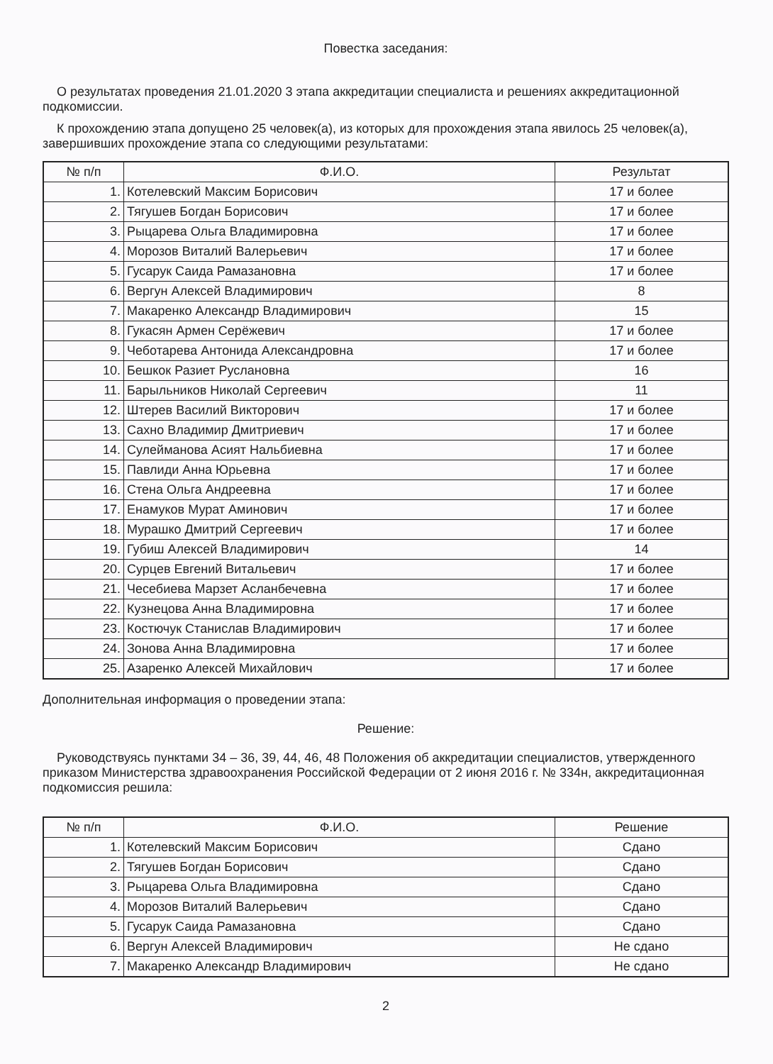Повестка заседания:
О результатах проведения 21.01.2020 3 этапа аккредитации специалиста и решениях аккредитационной подкомиссии.
К прохождению этапа допущено 25 человек(а), из которых для прохождения этапа явилось 25 человек(а), завершивших прохождение этапа со следующими результатами:
| № п/п | Ф.И.О. | Результат |
| --- | --- | --- |
| 1. | Котелевский Максим Борисович | 17 и более |
| 2. | Тягушев Богдан Борисович | 17 и более |
| 3. | Рыцарева Ольга Владимировна | 17 и более |
| 4. | Морозов Виталий Валерьевич | 17 и более |
| 5. | Гусарук Саида Рамазановна | 17 и более |
| 6. | Вергун Алексей Владимирович | 8 |
| 7. | Макаренко Александр Владимирович | 15 |
| 8. | Гукасян Армен Серёжевич | 17 и более |
| 9. | Чеботарева Антонида Александровна | 17 и более |
| 10. | Бешкок Разиет Руслановна | 16 |
| 11. | Барыльников Николай Сергеевич | 11 |
| 12. | Штерев Василий Викторович | 17 и более |
| 13. | Сахно Владимир Дмитриевич | 17 и более |
| 14. | Сулейманова Асият Нальбиевна | 17 и более |
| 15. | Павлиди Анна Юрьевна | 17 и более |
| 16. | Стена Ольга Андреевна | 17 и более |
| 17. | Енамуков Мурат Аминович | 17 и более |
| 18. | Мурашко Дмитрий Сергеевич | 17 и более |
| 19. | Губиш Алексей Владимирович | 14 |
| 20. | Сурцев Евгений Витальевич | 17 и более |
| 21. | Чесебиева Марзет Асланбечевна | 17 и более |
| 22. | Кузнецова Анна Владимировна | 17 и более |
| 23. | Костючук Станислав Владимирович | 17 и более |
| 24. | Зонова Анна Владимировна | 17 и более |
| 25. | Азаренко Алексей Михайлович | 17 и более |
Дополнительная информация о проведении этапа:
Решение:
Руководствуясь пунктами 34 – 36, 39, 44, 46, 48 Положения об аккредитации специалистов, утвержденного приказом Министерства здравоохранения Российской Федерации от 2 июня 2016 г. № 334н, аккредитационная подкомиссия решила:
| № п/п | Ф.И.О. | Решение |
| --- | --- | --- |
| 1. | Котелевский Максим Борисович | Сдано |
| 2. | Тягушев Богдан Борисович | Сдано |
| 3. | Рыцарева Ольга Владимировна | Сдано |
| 4. | Морозов Виталий Валерьевич | Сдано |
| 5. | Гусарук Саида Рамазановна | Сдано |
| 6. | Вергун Алексей Владимирович | Не сдано |
| 7. | Макаренко Александр Владимирович | Не сдано |
2